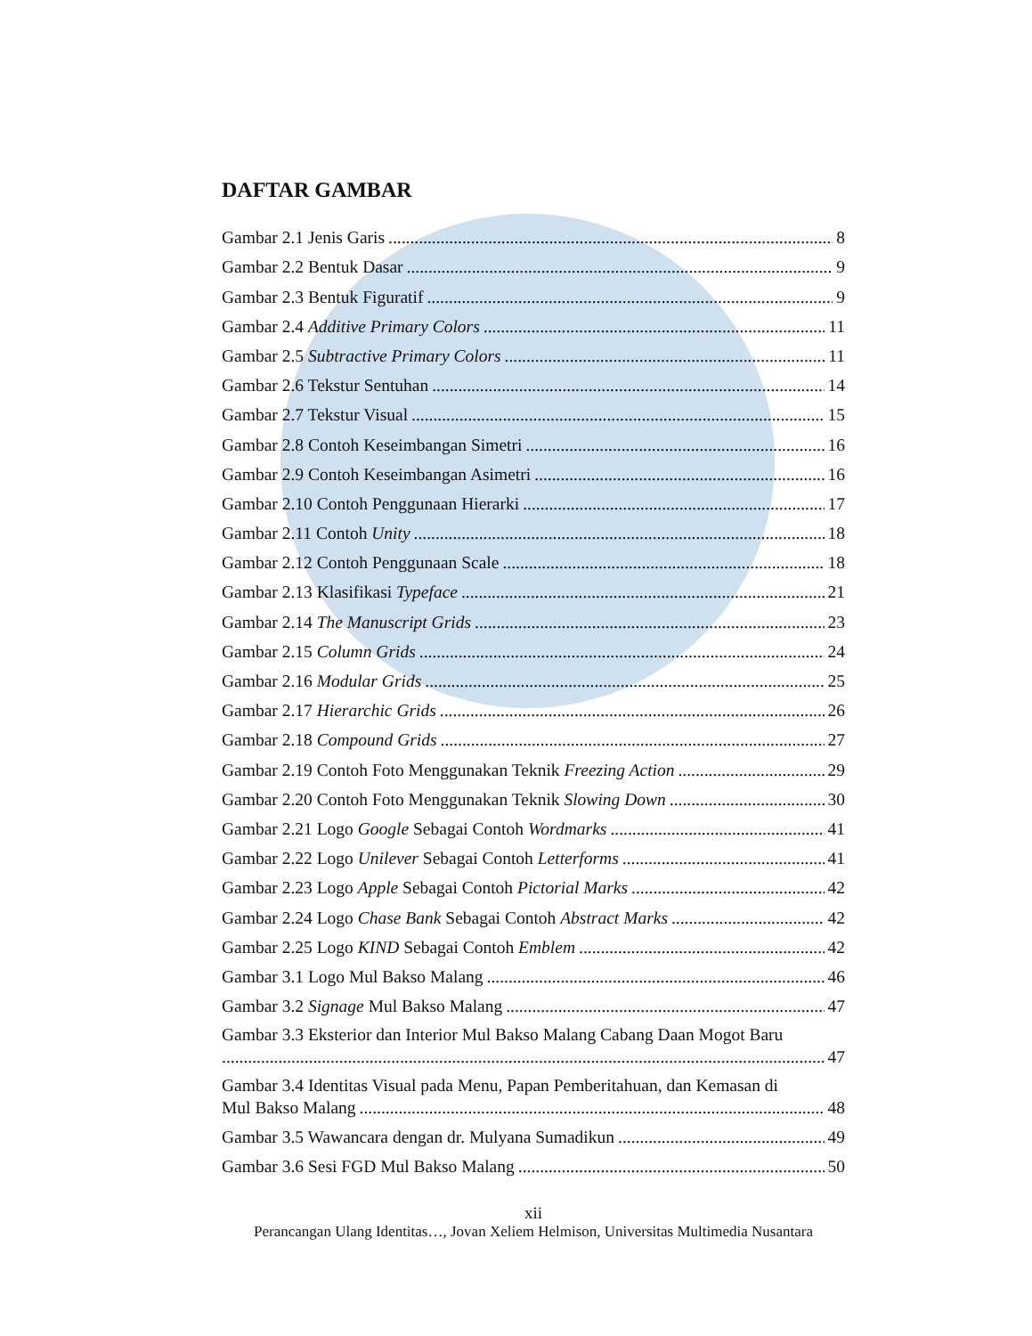DAFTAR GAMBAR
Gambar 2.1 Jenis Garis 8
Gambar 2.2 Bentuk Dasar 9
Gambar 2.3 Bentuk Figuratif 9
Gambar 2.4 Additive Primary Colors 11
Gambar 2.5 Subtractive Primary Colors 11
Gambar 2.6 Tekstur Sentuhan 14
Gambar 2.7 Tekstur Visual 15
Gambar 2.8 Contoh Keseimbangan Simetri 16
Gambar 2.9 Contoh Keseimbangan Asimetri 16
Gambar 2.10 Contoh Penggunaan Hierarki 17
Gambar 2.11 Contoh Unity 18
Gambar 2.12 Contoh Penggunaan Scale 18
Gambar 2.13 Klasifikasi Typeface 21
Gambar 2.14 The Manuscript Grids 23
Gambar 2.15 Column Grids 24
Gambar 2.16 Modular Grids 25
Gambar 2.17 Hierarchic Grids 26
Gambar 2.18 Compound Grids 27
Gambar 2.19 Contoh Foto Menggunakan Teknik Freezing Action 29
Gambar 2.20 Contoh Foto Menggunakan Teknik Slowing Down 30
Gambar 2.21 Logo Google Sebagai Contoh Wordmarks 41
Gambar 2.22 Logo Unilever Sebagai Contoh Letterforms 41
Gambar 2.23 Logo Apple Sebagai Contoh Pictorial Marks 42
Gambar 2.24 Logo Chase Bank Sebagai Contoh Abstract Marks 42
Gambar 2.25 Logo KIND Sebagai Contoh Emblem 42
Gambar 3.1 Logo Mul Bakso Malang 46
Gambar 3.2 Signage Mul Bakso Malang 47
Gambar 3.3 Eksterior dan Interior Mul Bakso Malang Cabang Daan Mogot Baru
47
Gambar 3.4 Identitas Visual pada Menu, Papan Pemberitahuan, dan Kemasan di
Mul Bakso Malang 48
Gambar 3.5 Wawancara dengan dr. Mulyana Sumadikun 49
Gambar 3.6 Sesi FGD Mul Bakso Malang 50
xii
Perancangan Ulang Identitas…, Jovan Xeliem Helmison, Universitas Multimedia Nusantara